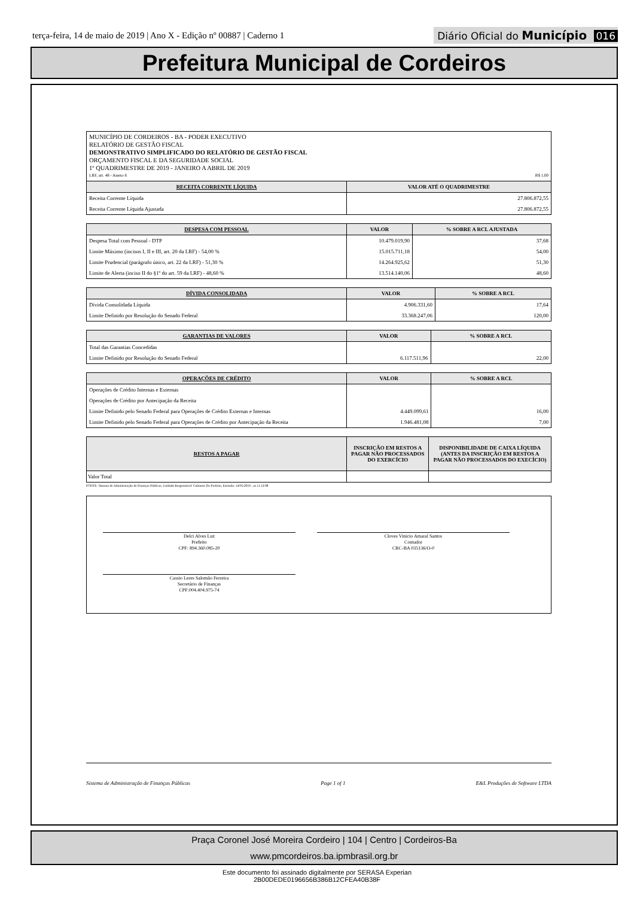terça-feira, 14 de maio de 2019 | Ano X - Edição nº 00887 | Caderno 1
Diário Oficial do Município 016
Prefeitura Municipal de Cordeiros
MUNICÍPIO DE CORDEIROS - BA - PODER EXECUTIVO
RELATÓRIO DE GESTÃO FISCAL
DEMONSTRATIVO SIMPLIFICADO DO RELATÓRIO DE GESTÃO FISCAL
ORÇAMENTO FISCAL E DA SEGURIDADE SOCIAL
1º QUADRIMESTRE DE 2019 - JANEIRO A ABRIL DE 2019
LRF, art. 48 - Anexo 6 R$ 1,00
| RECEITA CORRENTE LÍQUIDA | VALOR ATÉ O QUADRIMESTRE |
| --- | --- |
| Receita Corrente Líquida | 27.806.872,55 |
| Receita Corrente Líquida Ajustada | 27.806.872,55 |
| DESPESA COM PESSOAL | VALOR | % SOBRE A RCL AJUSTADA |
| --- | --- | --- |
| Despesa Total com Pessoal - DTP | 10.479.019,90 | 37,68 |
| Limite Máximo (incisos I, II e III, art. 20 da LRF) - 54,00 % | 15.015.711,18 | 54,00 |
| Limite Prudencial (parágrafo único, art. 22 da LRF) - 51,30 % | 14.264.925,62 | 51,30 |
| Limite de Alerta (inciso II do §1º do art. 59 da LRF) - 48,60 % | 13.514.140,06 | 48,60 |
| DÍVIDA CONSOLIDADA | VALOR | % SOBRE A RCL |
| --- | --- | --- |
| Dívida Consolidada Líquida | 4.906.331,60 | 17,64 |
| Limite Definido por Resolução do Senado Federal | 33.368.247,06 | 120,00 |
| GARANTIAS DE VALORES | VALOR | % SOBRE A RCL |
| --- | --- | --- |
| Total das Garantias Concedidas | | |
| Limite Definido por Resolução do Senado Federal | 6.117.511,96 | 22,00 |
| OPERAÇÕES DE CRÉDITO | VALOR | % SOBRE A RCL |
| --- | --- | --- |
| Operações de Crédito Internas e Externas | | |
| Operações de Crédito por Antecipação da Receita | | |
| Limite Definido pelo Senado Federal para Operações de Crédito Externas e Internas | 4.449.099,61 | 16,00 |
| Limite Definido pelo Senado Federal para Operações de Crédito por Antecipação da Receita | 1.946.481,08 | 7,00 |
| RESTOS A PAGAR | INSCRIÇÃO EM RESTOS A PAGAR NÃO PROCESSADOS DO EXERCÍCIO | DISPONIBILIDADE DE CAIXA LÍQUIDA (ANTES DA INSCRIÇÃO EM RESTOS A PAGAR NÃO PROCESSADOS DO EXECÍCIO) |
| --- | --- | --- |
| Valor Total | | |
FONTE: Sistema de Administração de Finanças Públicas, Unidade Responsável: Gabinete Do Prefeito, Emissão: 14/05/2019 , as 11:12:08
Delci Alves Luz
Prefeito
CPF: 894.360.085-20
Cloves Vinicio Amaral Santos
Contador
CRC-BA 035136/O-0
Cassio Leres Salomão Ferreira
Secretário de Finanças
CPF:004.404.975-74
Sistema de Administração de Finanças Públicas Page 1 of 1 E&L Produções de Software LTDA
Praça Coronel José Moreira Cordeiro | 104 | Centro | Cordeiros-Ba
www.pmcordeiros.ba.ipmbrasil.org.br
Este documento foi assinado digitalmente por SERASA Experian
2B00DEDE0196656B386B12CFEA40B38F